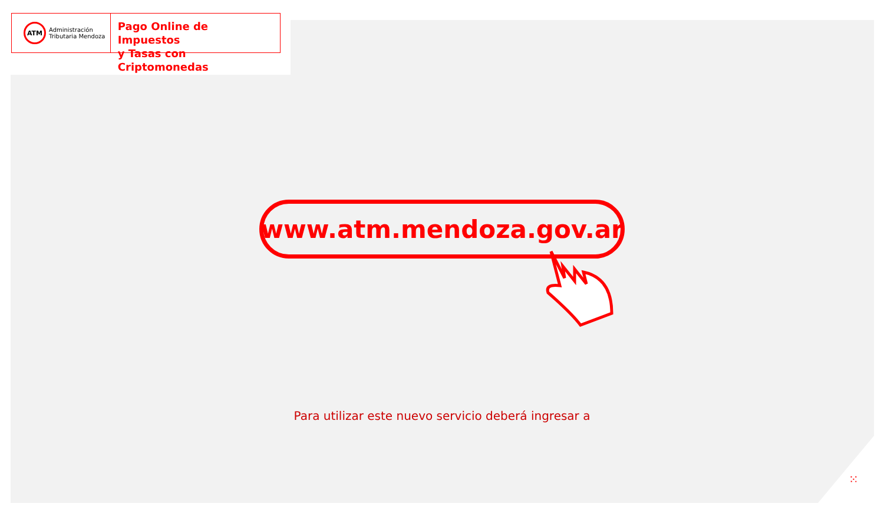ATM
Administración
Tributaria Mendoza
Pago Online de Impuestos
y Tasas con Criptomonedas
www.atm.mendoza.gov.ar
Para utilizar este nuevo servicio deberá ingresar a
⁙